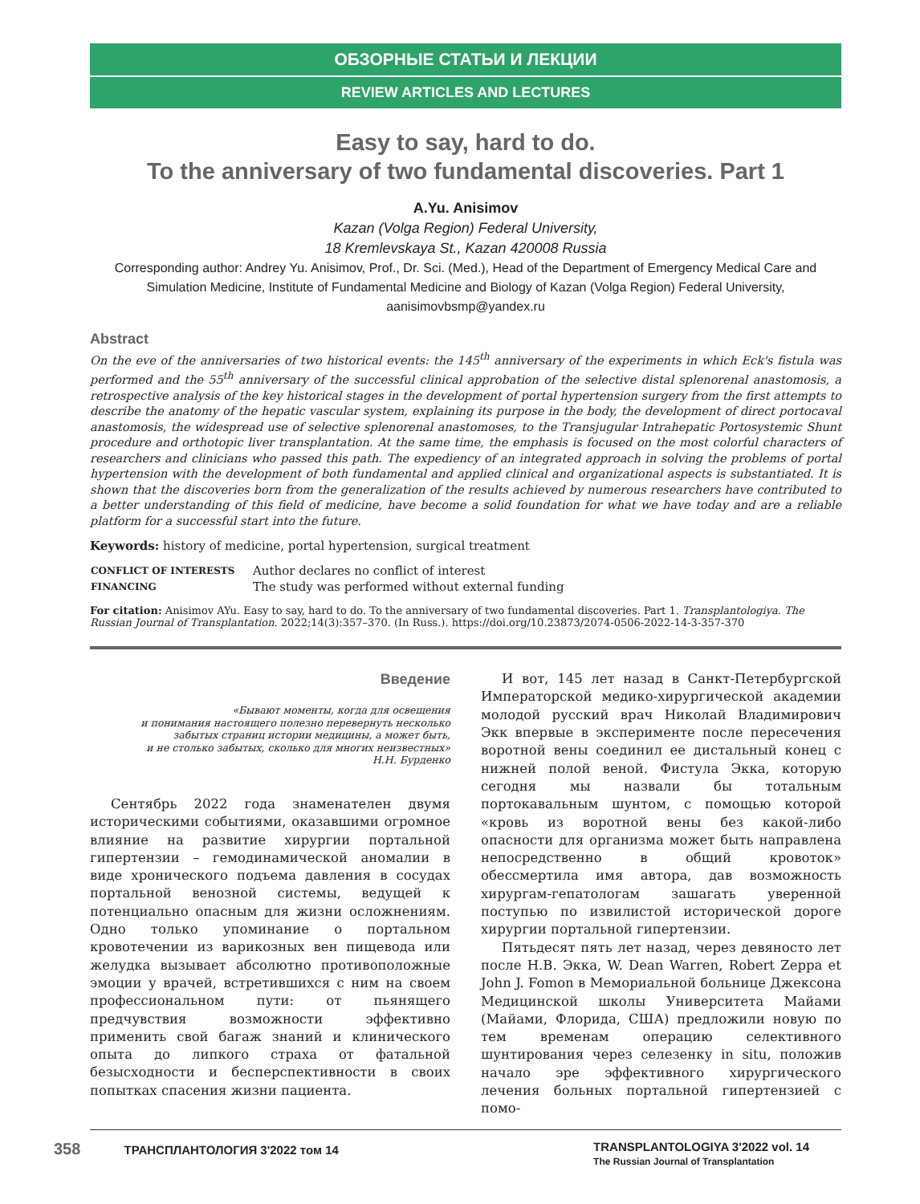ОБЗОРНЫЕ СТАТЬИ И ЛЕКЦИИ
REVIEW ARTICLES AND LECTURES
Easy to say, hard to do.
To the anniversary of two fundamental discoveries. Part 1
A.Yu. Anisimov
Kazan (Volga Region) Federal University,
18 Kremlevskaya St., Kazan 420008 Russia
Corresponding author: Andrey Yu. Anisimov, Prof., Dr. Sci. (Med.), Head of the Department of Emergency Medical Care and Simulation Medicine, Institute of Fundamental Medicine and Biology of Kazan (Volga Region) Federal University, aanisimovbsmp@yandex.ru
Abstract
On the eve of the anniversaries of two historical events: the 145<sup>th</sup> anniversary of the experiments in which Eck's fistula was performed and the 55<sup>th</sup> anniversary of the successful clinical approbation of the selective distal splenorenal anastomosis, a retrospective analysis of the key historical stages in the development of portal hypertension surgery from the first attempts to describe the anatomy of the hepatic vascular system, explaining its purpose in the body, the development of direct portocaval anastomosis, the widespread use of selective splenorenal anastomoses, to the Transjugular Intrahepatic Portosystemic Shunt procedure and orthotopic liver transplantation. At the same time, the emphasis is focused on the most colorful characters of researchers and clinicians who passed this path. The expediency of an integrated approach in solving the problems of portal hypertension with the development of both fundamental and applied clinical and organizational aspects is substantiated. It is shown that the discoveries born from the generalization of the results achieved by numerous researchers have contributed to a better understanding of this field of medicine, have become a solid foundation for what we have today and are a reliable platform for a successful start into the future.
Keywords: history of medicine, portal hypertension, surgical treatment
| CONFLICT OF INTERESTS | Author declares no conflict of interest |
| FINANCING | The study was performed without external funding |
For citation: Anisimov AYu. Easy to say, hard to do. To the anniversary of two fundamental discoveries. Part 1. Transplantologiya. The Russian Journal of Transplantation. 2022;14(3):357–370. (In Russ.). https://doi.org/10.23873/2074-0506-2022-14-3-357-370
Введение
«Бывают моменты, когда для освещения
и понимания настоящего полезно перевернуть несколько
забытых страниц истории медицины, а может быть,
и не столько забытых, сколько для многих неизвестных»
Н.Н. Бурденко
Сентябрь 2022 года знаменателен двумя историческими событиями, оказавшими огромное влияние на развитие хирургии портальной гипертензии – гемодинамической аномалии в виде хронического подъема давления в сосудах портальной венозной системы, ведущей к потенциально опасным для жизни осложнениям. Одно только упоминание о портальном кровотечении из варикозных вен пищевода или желудка вызывает абсолютно противоположные эмоции у врачей, встретившихся с ним на своем профессиональном пути: от пьянящего предчувствия возможности эффективно применить свой багаж знаний и клинического опыта до липкого страха от фатальной безысходности и бесперспективности в своих попытках спасения жизни пациента.
И вот, 145 лет назад в Санкт-Петербургской Императорской медико-хирургической академии молодой русский врач Николай Владимирович Экк впервые в эксперименте после пересечения воротной вены соединил ее дистальный конец с нижней полой веной. Фистула Экка, которую сегодня мы назвали бы тотальным портокавальным шунтом, с помощью которой «кровь из воротной вены без какой-либо опасности для организма может быть направлена непосредственно в общий кровоток» обессмертила имя автора, дав возможность хирургам-гепатологам зашагать уверенной поступью по извилистой исторической дороге хирургии портальной гипертензии.
Пятьдесят пять лет назад, через девяносто лет после Н.В. Экка, W. Dean Warren, Robert Zeppa et John J. Fomon в Мемориальной больнице Джексона Медицинской школы Университета Майами (Майами, Флорида, США) предложили новую по тем временам операцию селективного шунтирования через селезенку in situ, положив начало эре эффективного хирургического лечения больных портальной гипертензией с помо-
358 ТРАНСПЛАНТОЛОГИЯ 3'2022 том 14 TRANSPLANTOLOGIYA 3'2022 vol. 14
The Russian Journal of Transplantation